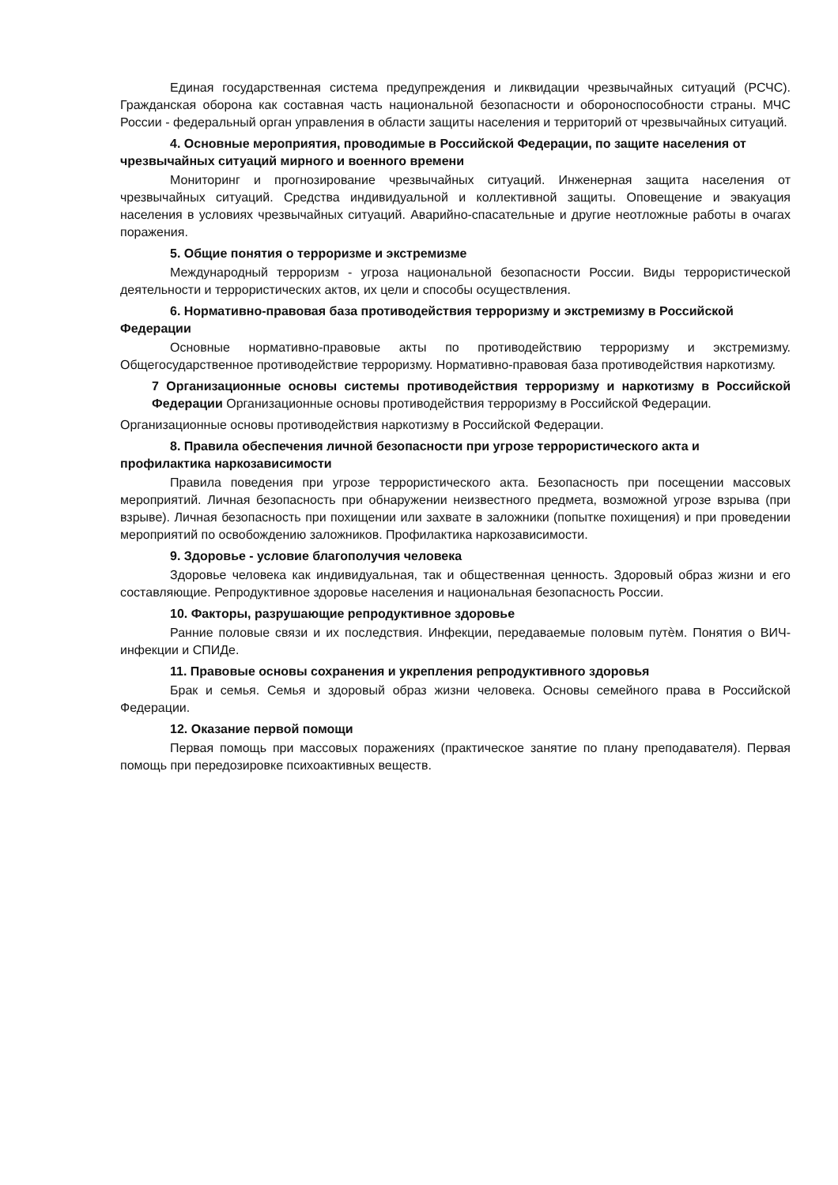Единая государственная система предупреждения и ликвидации чрезвычайных ситуаций (РСЧС). Гражданская оборона как составная часть национальной безопасности и обороноспособности страны. МЧС России - федеральный орган управления в области защиты населения и территорий от чрезвычайных ситуаций.
4. Основные мероприятия, проводимые в Российской Федерации, по защите населения от чрезвычайных ситуаций мирного и военного времени
Мониторинг и прогнозирование чрезвычайных ситуаций. Инженерная защита населения от чрезвычайных ситуаций. Средства индивидуальной и коллективной защиты. Оповещение и эвакуация населения в условиях чрезвычайных ситуаций. Аварийно-спасательные и другие неотложные работы в очагах поражения.
5. Общие понятия о терроризме и экстремизме
Международный терроризм - угроза национальной безопасности России. Виды террористической деятельности и террористических актов, их цели и способы осуществления.
6. Нормативно-правовая база противодействия терроризму и экстремизму в Российской Федерации
Основные нормативно-правовые акты по противодействию терроризму и экстремизму. Общегосударственное противодействие терроризму. Нормативно-правовая база противодействия наркотизму.
7 Организационные основы системы противодействия терроризму и наркотизму в Российской Федерации Организационные основы противодействия терроризму в Российской Федерации.
Организационные основы противодействия наркотизму в Российской Федерации.
8. Правила обеспечения личной безопасности при угрозе террористического акта и профилактика наркозависимости
Правила поведения при угрозе террористического акта. Безопасность при посещении массовых мероприятий. Личная безопасность при обнаружении неизвестного предмета, возможной угрозе взрыва (при взрыве). Личная безопасность при похищении или захвате в заложники (попытке похищения) и при проведении мероприятий по освобождению заложников. Профилактика наркозависимости.
9. Здоровье - условие благополучия человека
Здоровье человека как индивидуальная, так и общественная ценность. Здоровый образ жизни и его составляющие. Репродуктивное здоровье населения и национальная безопасность России.
10. Факторы, разрушающие репродуктивное здоровье
Ранние половые связи и их последствия. Инфекции, передаваемые половым путѐм. Понятия о ВИЧ-инфекции и СПИДе.
11. Правовые основы сохранения и укрепления репродуктивного здоровья
Брак и семья. Семья и здоровый образ жизни человека. Основы семейного права в Российской Федерации.
12. Оказание первой помощи
Первая помощь при массовых поражениях (практическое занятие по плану преподавателя). Первая помощь при передозировке психоактивных веществ.